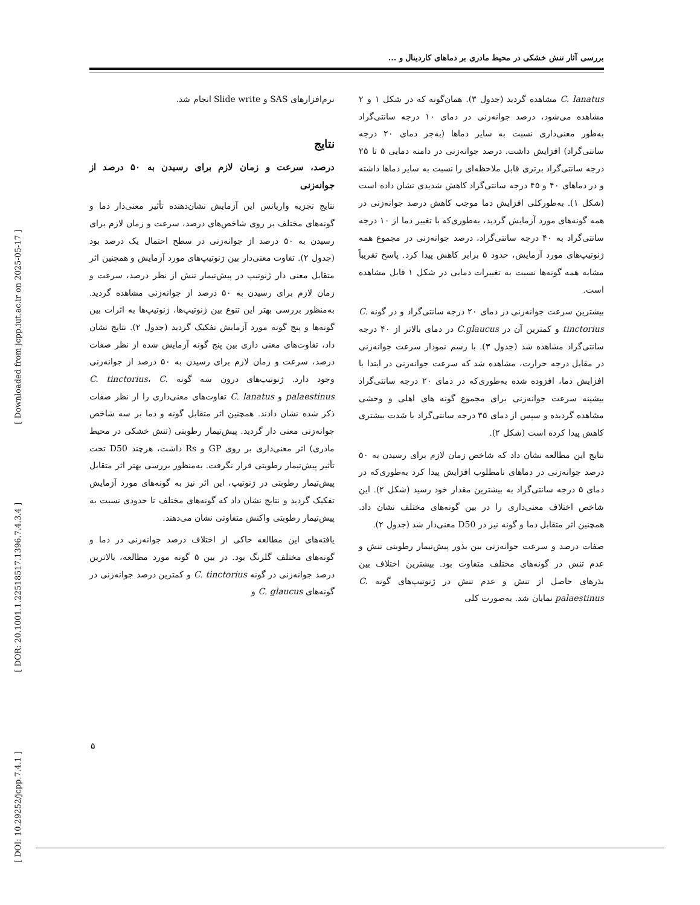بررسی آثار تنش خشکی در محیط مادری بر دماهای کاردینال و ...
نرم‌افزارهای SAS و Slide write انجام شد.
نتایج
درصد، سرعت و زمان لازم برای رسیدن به ۵۰ درصد از جوانه‌زنی
نتایج تجزیه واریانس این آزمایش نشان‌دهنده تأثیر معنی‌دار دما و گونه‌های مختلف بر روی شاخص‌های درصد، سرعت و زمان لازم برای رسیدن به ۵۰ درصد از جوانه‌زنی در سطح احتمال یک درصد بود (جدول ۲). تفاوت معنی‌دار بین ژنوتیپ‌های مورد آزمایش و همچنین اثر متقابل معنی دار ژنوتیپ در پیش‌تیمار تنش از نظر درصد، سرعت و زمان لازم برای رسیدن به ۵۰ درصد از جوانه‌زنی مشاهده گردید. به‌منظور بررسی بهتر این تنوع بین ژنوتیپ‌ها، ژنوتیپ‌ها به اثرات بین گونه‌ها و پنج گونه مورد آزمایش تفکیک گردید (جدول ۲). نتایج نشان داد، تفاوت‌های معنی داری بین پنج گونه آزمایش شده از نظر صفات درصد، سرعت و زمان لازم برای رسیدن به ۵۰ درصد از جوانه‌زنی وجود دارد. ژنوتیپ‌های درون سه گونه C. tinctorius، C. palaestinus و C. lanatus تفاوت‌های معنی‌داری را از نظر صفات ذکر شده نشان دادند. همچنین اثر متقابل گونه و دما بر سه شاخص جوانه‌زنی معنی دار گردید. پیش‌تیمار رطوبتی (تنش خشکی در محیط مادری) اثر معنی‌داری بر روی GP و Rs داشت، هرچند D50 تحت تأثیر پیش‌تیمار رطوبتی قرار نگرفت. به‌منظور بررسی بهتر اثر متقابل پیش‌تیمار رطوبتی در ژنوتیپ، این اثر نیز به گونه‌های مورد آزمایش تفکیک گردید و نتایج نشان داد که گونه‌های مختلف تا حدودی نسبت به پیش‌تیمار رطوبتی واکنش متفاوتی نشان می‌دهند.
یافته‌های این مطالعه حاکی از اختلاف درصد جوانه‌زنی در دما و گونه‌های مختلف گلرنگ بود. در بین ۵ گونه مورد مطالعه، بالاترین درصد جوانه‌زنی در گونه C. tinctorius و کمترین درصد جوانه‌زنی در گونه‌های C. glaucus و
C. lanatus مشاهده گردید (جدول ۳). همان‌گونه که در شکل ۱ و ۲ مشاهده می‌شود، درصد جوانه‌زنی در دمای ۱۰ درجه سانتی‌گراد به‌طور معنی‌داری نسبت به سایر دماها (به‌جز دمای ۲۰ درجه سانتی‌گراد) افزایش داشت. درصد جوانه‌زنی در دامنه دمایی ۵ تا ۲۵ درجه سانتی‌گراد برتری قابل ملاحظه‌ای را نسبت به سایر دماها داشته و در دماهای ۴۰ و ۴۵ درجه سانتی‌گراد کاهش شدیدی نشان داده است (شکل ۱). به‌طورکلی افزایش دما موجب کاهش درصد جوانه‌زنی در همه گونه‌های مورد آزمایش گردید، به‌طوری‌که با تغییر دما از ۱۰ درجه سانتی‌گراد به ۴۰ درجه سانتی‌گراد، درصد جوانه‌زنی در مجموع همه ژنوتیپ‌های مورد آزمایش، حدود ۵ برابر کاهش پیدا کرد. پاسخ تقریباً مشابه همه گونه‌ها نسبت به تغییرات دمایی در شکل ۱ قابل مشاهده است.
بیشترین سرعت جوانه‌زنی در دمای ۲۰ درجه سانتی‌گراد و در گونه C. tinctorius و کمترین آن در C.glaucus در دمای بالاتر از ۴۰ درجه سانتی‌گراد مشاهده شد (جدول ۳). با رسم نمودار سرعت جوانه‌زنی در مقابل درجه حرارت، مشاهده شد که سرعت جوانه‌زنی در ابتدا با افزایش دما، افزوده شده به‌طوری‌که در دمای ۲۰ درجه سانتی‌گراد بیشینه سرعت جوانه‌زنی برای مجموع گونه های اهلی و وحشی مشاهده گردیده و سپس از دمای ۳۵ درجه سانتی‌گراد با شدت بیشتری کاهش پیدا کرده است (شکل ۲).
نتایج این مطالعه نشان داد که شاخص زمان لازم برای رسیدن به ۵۰ درصد جوانه‌زنی در دماهای نامطلوب افزایش پیدا کرد به‌طوری‌که در دمای ۵ درجه سانتی‌گراد به بیشترین مقدار خود رسید (شکل ۲). این شاخص اختلاف معنی‌داری را در بین گونه‌های مختلف نشان داد. همچنین اثر متقابل دما و گونه نیز در D50 معنی‌دار شد (جدول ۲).
صفات درصد و سرعت جوانه‌زنی بین بذور پیش‌تیمار رطوبتی تنش و عدم تنش در گونه‌های مختلف متفاوت بود. بیشترین اختلاف بین بذرهای حاصل از تنش و عدم تنش در ژنوتیپ‌های گونه C. palaestinus نمایان شد. به‌صورت کلی
۵
[ DOI: 10.29252/jcpp.7.4.1 ] [ DOR: 20.1001.1.22518517.1396.7.4.3.4 ] [ Downloaded from jcpp.iut.ac.ir on 2025-05-17 ]